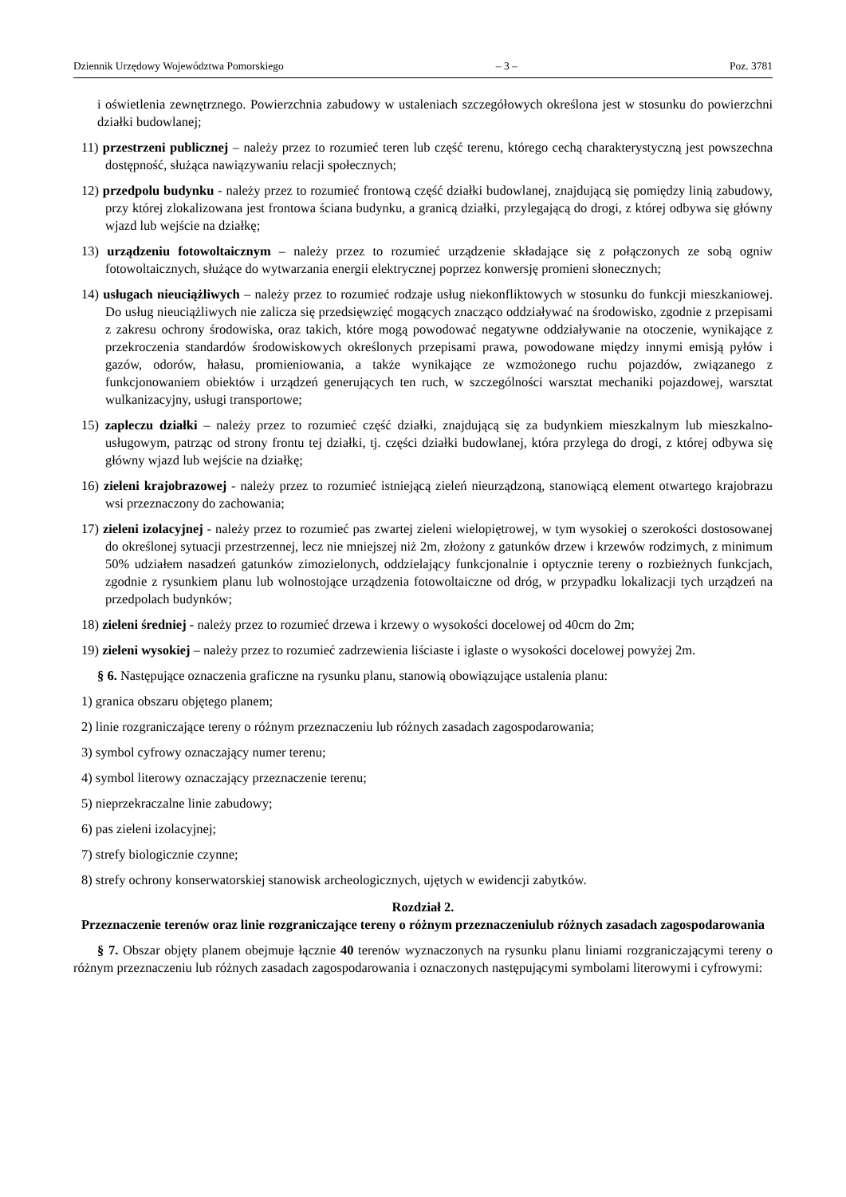Dziennik Urzędowy Województwa Pomorskiego – 3 – Poz. 3781
i oświetlenia zewnętrznego. Powierzchnia zabudowy w ustaleniach szczegółowych określona jest w stosunku do powierzchni działki budowlanej;
11) przestrzeni publicznej – należy przez to rozumieć teren lub część terenu, którego cechą charakterystyczną jest powszechna dostępność, służąca nawiązywaniu relacji społecznych;
12) przedpolu budynku - należy przez to rozumieć frontową część działki budowlanej, znajdującą się pomiędzy linią zabudowy, przy której zlokalizowana jest frontowa ściana budynku, a granicą działki, przylegającą do drogi, z której odbywa się główny wjazd lub wejście na działkę;
13) urządzeniu fotowoltaicznym – należy przez to rozumieć urządzenie składające się z połączonych ze sobą ogniw fotowoltaicznych, służące do wytwarzania energii elektrycznej poprzez konwersję promieni słonecznych;
14) usługach nieuciążliwych – należy przez to rozumieć rodzaje usług niekonfliktowych w stosunku do funkcji mieszkaniowej. Do usług nieuciążliwych nie zalicza się przedsięwzięć mogących znacząco oddziaływać na środowisko, zgodnie z przepisami z zakresu ochrony środowiska, oraz takich, które mogą powodować negatywne oddziaływanie na otoczenie, wynikające z przekroczenia standardów środowiskowych określonych przepisami prawa, powodowane między innymi emisją pyłów i gazów, odorów, hałasu, promieniowania, a także wynikające ze wzmożonego ruchu pojazdów, związanego z funkcjonowaniem obiektów i urządzeń generujących ten ruch, w szczególności warsztat mechaniki pojazdowej, warsztat wulkanizacyjny, usługi transportowe;
15) zapleczu działki – należy przez to rozumieć część działki, znajdującą się za budynkiem mieszkalnym lub mieszkalno-usługowym, patrząc od strony frontu tej działki, tj. części działki budowlanej, która przylega do drogi, z której odbywa się główny wjazd lub wejście na działkę;
16) zieleni krajobrazowej - należy przez to rozumieć istniejącą zieleń nieurządzoną, stanowiącą element otwartego krajobrazu wsi przeznaczony do zachowania;
17) zieleni izolacyjnej - należy przez to rozumieć pas zwartej zieleni wielopiętrowej, w tym wysokiej o szerokości dostosowanej do określonej sytuacji przestrzennej, lecz nie mniejszej niż 2m, złożony z gatunków drzew i krzewów rodzimych, z minimum 50% udziałem nasadzeń gatunków zimozielonych, oddzielający funkcjonalnie i optycznie tereny o rozbieżnych funkcjach, zgodnie z rysunkiem planu lub wolnostojące urządzenia fotowoltaiczne od dróg, w przypadku lokalizacji tych urządzeń na przedpolach budynków;
18) zieleni średniej - należy przez to rozumieć drzewa i krzewy o wysokości docelowej od 40cm do 2m;
19) zieleni wysokiej – należy przez to rozumieć zadrzewienia liściaste i iglaste o wysokości docelowej powyżej 2m.
§ 6. Następujące oznaczenia graficzne na rysunku planu, stanowią obowiązujące ustalenia planu:
1) granica obszaru objętego planem;
2) linie rozgraniczające tereny o różnym przeznaczeniu lub różnych zasadach zagospodarowania;
3) symbol cyfrowy oznaczający numer terenu;
4) symbol literowy oznaczający przeznaczenie terenu;
5) nieprzekraczalne linie zabudowy;
6) pas zieleni izolacyjnej;
7) strefy biologicznie czynne;
8) strefy ochrony konserwatorskiej stanowisk archeologicznych, ujętych w ewidencji zabytków.
Rozdział 2.
Przeznaczenie terenów oraz linie rozgraniczające tereny o różnym przeznaczeniulub różnych zasadach zagospodarowania
§ 7. Obszar objęty planem obejmuje łącznie 40 terenów wyznaczonych na rysunku planu liniami rozgraniczającymi tereny o różnym przeznaczeniu lub różnych zasadach zagospodarowania i oznaczonych następującymi symbolami literowymi i cyfrowymi: